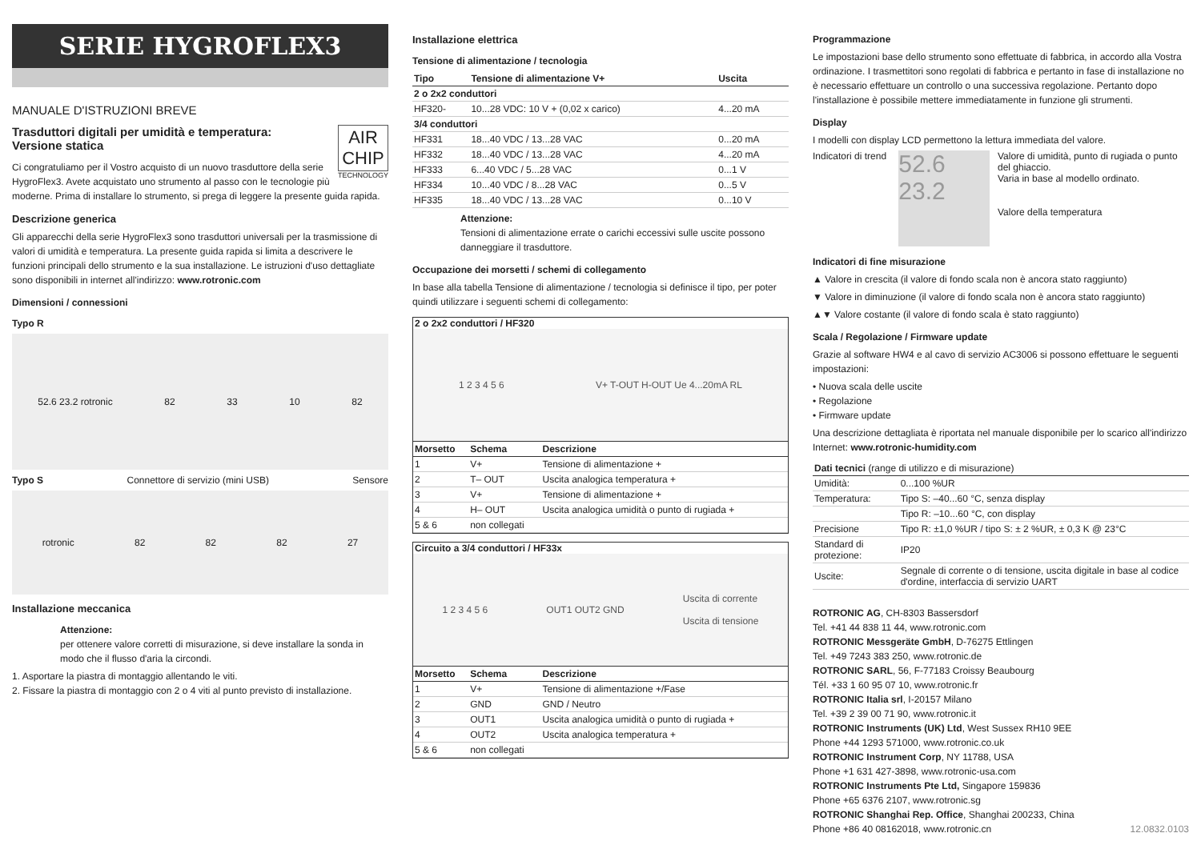SERIE HYGROFLEX3
MANUALE D'ISTRUZIONI BREVE
AIR
CHIP
TECHNOLOGY
Trasduttori digitali per umidità e temperatura:
Versione statica
Ci congratuliamo per il Vostro acquisto di un nuovo trasduttore della serie HygroFlex3. Avete acquistato uno strumento al passo con le tecnologie più moderne. Prima di installare lo strumento, si prega di leggere la presente guida rapida.
Descrizione generica
Gli apparecchi della serie HygroFlex3 sono trasduttori universali per la trasmissione di valori di umidità e temperatura. La presente guida rapida si limita a descrivere le funzioni principali dello strumento e la sua installazione. Le istruzioni d'uso dettagliate sono disponibili in internet all'indirizzo: www.rotronic.com
Dimensioni / connessioni
Typo R
52.6 23.2 rotronic 82 33 10 82
Typo S Connettore di servizio (mini USB) Sensore
rotronic 82 82 82 27
Installazione meccanica
Attenzione:
per ottenere valore corretti di misurazione, si deve installare la sonda in modo che il flusso d'aria la circondi.
1. Asportare la piastra di montaggio allentando le viti.
2. Fissare la piastra di montaggio con 2 o 4 viti al punto previsto di installazione.
Installazione elettrica
Tensione di alimentazione / tecnologia
| Tipo | Tensione di alimentazione V+ | Uscita |
| --- | --- | --- |
| 2 o 2x2 conduttori | | |
| HF320- | 10...28 VDC: 10 V + (0,02 x carico) | 4...20 mA |
| 3/4 conduttori | | |
| HF331 | 18...40 VDC / 13...28 VAC | 0...20 mA |
| HF332 | 18...40 VDC / 13...28 VAC | 4...20 mA |
| HF333 | 6...40 VDC / 5...28 VAC | 0...1 V |
| HF334 | 10...40 VDC / 8...28 VAC | 0...5 V |
| HF335 | 18...40 VDC / 13...28 VAC | 0...10 V |
Attenzione:
Tensioni di alimentazione errate o carichi eccessivi sulle uscite possono danneggiare il trasduttore.
Occupazione dei morsetti / schemi di collegamento
In base alla tabella Tensione di alimentazione / tecnologia si definisce il tipo, per poter quindi utilizzare i seguenti schemi di collegamento:
2 o 2x2 conduttori / HF320
1 2 3 4 5 6 V+ T-OUT H-OUT Ue 4...20mA RL
| Morsetto | Schema | Descrizione |
| --- | --- | --- |
| 1 | V+ | Tensione di alimentazione + |
| 2 | T– OUT | Uscita analogica temperatura + |
| 3 | V+ | Tensione di alimentazione + |
| 4 | H– OUT | Uscita analogica umidità o punto di rugiada + |
| 5 & 6 | non collegati | |
Circuito a 3/4 conduttori / HF33x
1 2 3 4 5 6 OUT1 OUT2 GND Uscita di corrente
Uscita di tensione
| Morsetto | Schema | Descrizione |
| --- | --- | --- |
| 1 | V+ | Tensione di alimentazione +/Fase |
| 2 | GND | GND / Neutro |
| 3 | OUT1 | Uscita analogica umidità o punto di rugiada + |
| 4 | OUT2 | Uscita analogica temperatura + |
| 5 & 6 | non collegati | |
Programmazione
Le impostazioni base dello strumento sono effettuate di fabbrica, in accordo alla Vostra ordinazione. I trasmettitori sono regolati di fabbrica e pertanto in fase di installazione no è necessario effettuare un controllo o una successiva regolazione. Pertanto dopo l'installazione è possibile mettere immediatamente in funzione gli strumenti.
Display
I modelli con display LCD permettono la lettura immediata del valore.
Indicatori di trend
52.6
23.2
Valore di umidità, punto di rugiada o punto del ghiaccio.
Varia in base al modello ordinato.
Valore della temperatura
Indicatori di fine misurazione
▲ Valore in crescita (il valore di fondo scala non è ancora stato raggiunto)
▼ Valore in diminuzione (il valore di fondo scala non è ancora stato raggiunto)
▲▼ Valore costante (il valore di fondo scala è stato raggiunto)
Scala / Regolazione / Firmware update
Grazie al software HW4 e al cavo di servizio AC3006 si possono effettuare le seguenti impostazioni:
• Nuova scala delle uscite
• Regolazione
• Firmware update
Una descrizione dettagliata è riportata nel manuale disponibile per lo scarico all'indirizzo Internet: www.rotronic-humidity.com
| Dati tecnici (range di utilizzo e di misurazione) | |
| --- | --- |
| Umidità: | 0...100 %UR |
| Temperatura: | Tipo S: –40...60 °C, senza display |
| | Tipo R: –10...60 °C, con display |
| Precisione | Tipo R: ±1,0 %UR / tipo S: ± 2 %UR, ± 0,3 K @ 23°C |
| Standard di protezione: | IP20 |
| Uscite: | Segnale di corrente o di tensione, uscita digitale in base al codice d'ordine, interfaccia di servizio UART |
ROTRONIC AG, CH-8303 Bassersdorf
Tel. +41 44 838 11 44, www.rotronic.com
ROTRONIC Messgeräte GmbH, D-76275 Ettlingen
Tel. +49 7243 383 250, www.rotronic.de
ROTRONIC SARL, 56, F-77183 Croissy Beaubourg
Tél. +33 1 60 95 07 10, www.rotronic.fr
ROTRONIC Italia srl, I-20157 Milano
Tel. +39 2 39 00 71 90, www.rotronic.it
ROTRONIC Instruments (UK) Ltd, West Sussex RH10 9EE
Phone +44 1293 571000, www.rotronic.co.uk
ROTRONIC Instrument Corp, NY 11788, USA
Phone +1 631 427-3898, www.rotronic-usa.com
ROTRONIC Instruments Pte Ltd, Singapore 159836
Phone +65 6376 2107, www.rotronic.sg
ROTRONIC Shanghai Rep. Office, Shanghai 200233, China
Phone +86 40 08162018, www.rotronic.cn 12.0832.0103